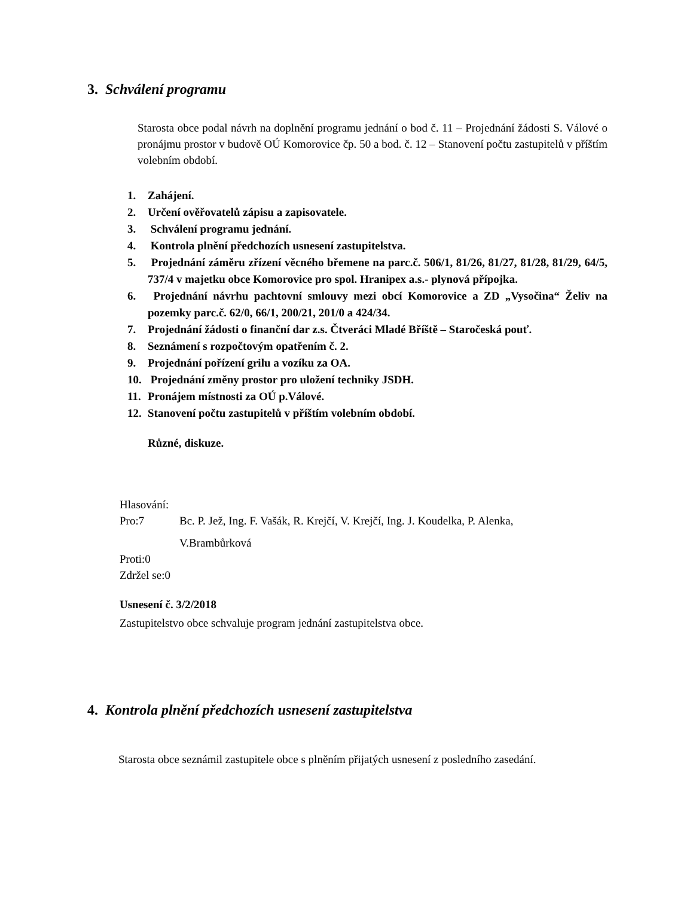3. Schválení programu
Starosta obce podal návrh na doplnění programu jednání o bod č. 11 – Projednání žádosti S. Válové o pronájmu prostor v budově OÚ Komorovice čp. 50 a bod. č. 12 – Stanovení počtu zastupitelů v příštím volebním období.
1. Zahájení.
2. Určení ověřovatelů zápisu a zapisovatele.
3. Schválení programu jednání.
4. Kontrola plnění předchozích usnesení zastupitelstva.
5. Projednání záměru zřízení věcného břemene na parc.č. 506/1, 81/26, 81/27, 81/28, 81/29, 64/5, 737/4 v majetku obce Komorovice pro spol. Hranipex a.s.- plynová přípojka.
6. Projednání návrhu pachtovní smlouvy mezi obcí Komorovice a ZD „Vysočina“ Želiv na pozemky parc.č. 62/0, 66/1, 200/21, 201/0 a 424/34.
7. Projednání žádosti o finanční dar z.s. Čtveráci Mladé Bříště – Staročeská pouť.
8. Seznámení s rozpočtovým opatřením č. 2.
9. Projednání pořízení grilu a vozíku za OA.
10. Projednání změny prostor pro uložení techniky JSDH.
11. Pronájem místnosti za OÚ p.Válové.
12. Stanovení počtu zastupitelů v příštím volebním období.
Různé, diskuze.
Hlasování:
Pro:7 Bc. P. Jež, Ing. F. Vašák, R. Krejčí, V. Krejčí, Ing. J. Koudelka, P. Alenka,
V.Brambůrková
Proti:0
Zdržel se:0
Usnesení č. 3/2/2018
Zastupitelstvo obce schvaluje program jednání zastupitelstva obce.
4. Kontrola plnění předchozích usnesení zastupitelstva
Starosta obce seznámil zastupitele obce s plněním přijatých usnesení z posledního zasedání.